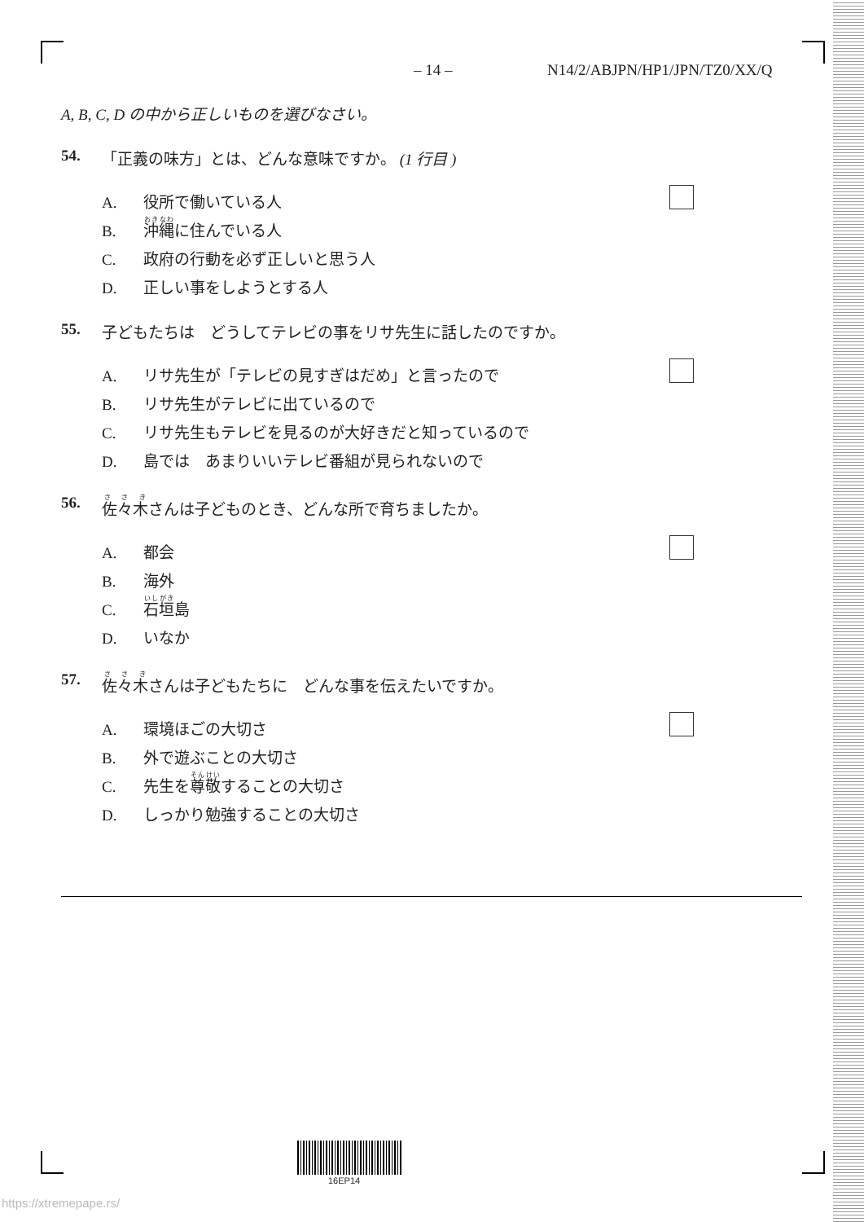– 14 – N14/2/ABJPN/HP1/JPN/TZ0/XX/Q
A, B, C, D の中から正しいものを選びなさい。
54. 「正義の味方」とは、どんな意味ですか。 (1 行目 )
A. 役所で働いている人
B. 沖縄に住んでいる人
C. 政府の行動を必ず正しいと思う人
D. 正しい事をしようとする人
55. 子どもたちは　どうしてテレビの事をリサ先生に話したのですか。
A. リサ先生が「テレビの見すぎはだめ」と言ったので
B. リサ先生がテレビに出ているので
C. リサ先生もテレビを見るのが大好きだと知っているので
D. 島では　あまりいいテレビ番組が見られないので
56. 佐々木さんは子どものとき、どんな所で育ちましたか。
A. 都会
B. 海外
C. 石垣島
D. いなか
57. 佐々木さんは子どもたちに　どんな事を伝えたいですか。
A. 環境ほごの大切さ
B. 外で遊ぶことの大切さ
C. 先生を尊敬することの大切さ
D. しっかり勉強することの大切さ
16EP14
https://xtremepape.rs/